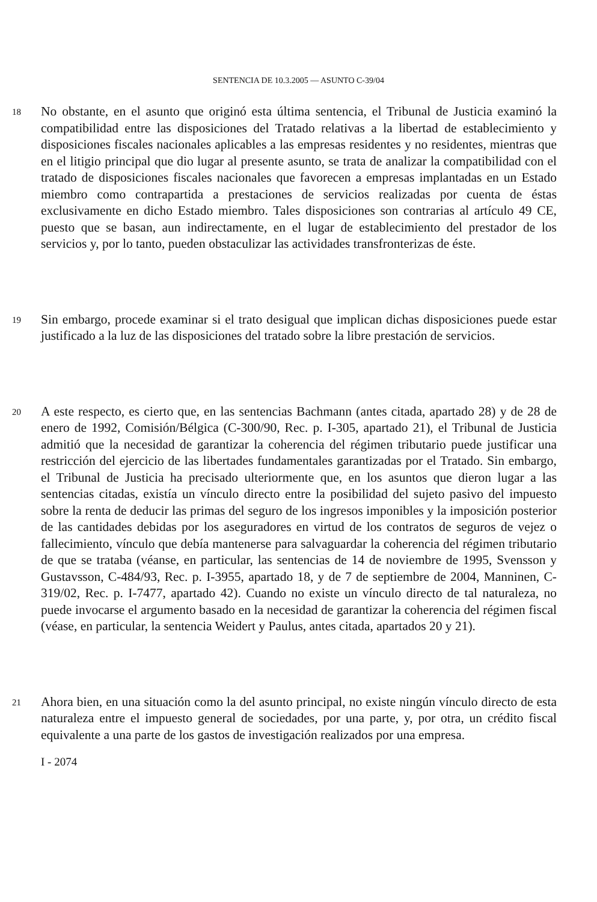SENTENCIA DE 10.3.2005 — ASUNTO C-39/04
18
No obstante, en el asunto que originó esta última sentencia, el Tribunal de Justicia examinó la compatibilidad entre las disposiciones del Tratado relativas a la libertad de establecimiento y disposiciones fiscales nacionales aplicables a las empresas residentes y no residentes, mientras que en el litigio principal que dio lugar al presente asunto, se trata de analizar la compatibilidad con el tratado de disposiciones fiscales nacionales que favorecen a empresas implantadas en un Estado miembro como contrapartida a prestaciones de servicios realizadas por cuenta de éstas exclusivamente en dicho Estado miembro. Tales disposiciones son contrarias al artículo 49 CE, puesto que se basan, aun indirectamente, en el lugar de establecimiento del prestador de los servicios y, por lo tanto, pueden obstaculizar las actividades transfronterizas de éste.
19
Sin embargo, procede examinar si el trato desigual que implican dichas disposiciones puede estar justificado a la luz de las disposiciones del tratado sobre la libre prestación de servicios.
20
A este respecto, es cierto que, en las sentencias Bachmann (antes citada, apartado 28) y de 28 de enero de 1992, Comisión/Bélgica (C-300/90, Rec. p. I-305, apartado 21), el Tribunal de Justicia admitió que la necesidad de garantizar la coherencia del régimen tributario puede justificar una restricción del ejercicio de las libertades fundamentales garantizadas por el Tratado. Sin embargo, el Tribunal de Justicia ha precisado ulteriormente que, en los asuntos que dieron lugar a las sentencias citadas, existía un vínculo directo entre la posibilidad del sujeto pasivo del impuesto sobre la renta de deducir las primas del seguro de los ingresos imponibles y la imposición posterior de las cantidades debidas por los aseguradores en virtud de los contratos de seguros de vejez o fallecimiento, vínculo que debía mantenerse para salvaguardar la coherencia del régimen tributario de que se trataba (véanse, en particular, las sentencias de 14 de noviembre de 1995, Svensson y Gustavsson, C-484/93, Rec. p. I-3955, apartado 18, y de 7 de septiembre de 2004, Manninen, C-319/02, Rec. p. I-7477, apartado 42). Cuando no existe un vínculo directo de tal naturaleza, no puede invocarse el argumento basado en la necesidad de garantizar la coherencia del régimen fiscal (véase, en particular, la sentencia Weidert y Paulus, antes citada, apartados 20 y 21).
21
Ahora bien, en una situación como la del asunto principal, no existe ningún vínculo directo de esta naturaleza entre el impuesto general de sociedades, por una parte, y, por otra, un crédito fiscal equivalente a una parte de los gastos de investigación realizados por una empresa.
I - 2074